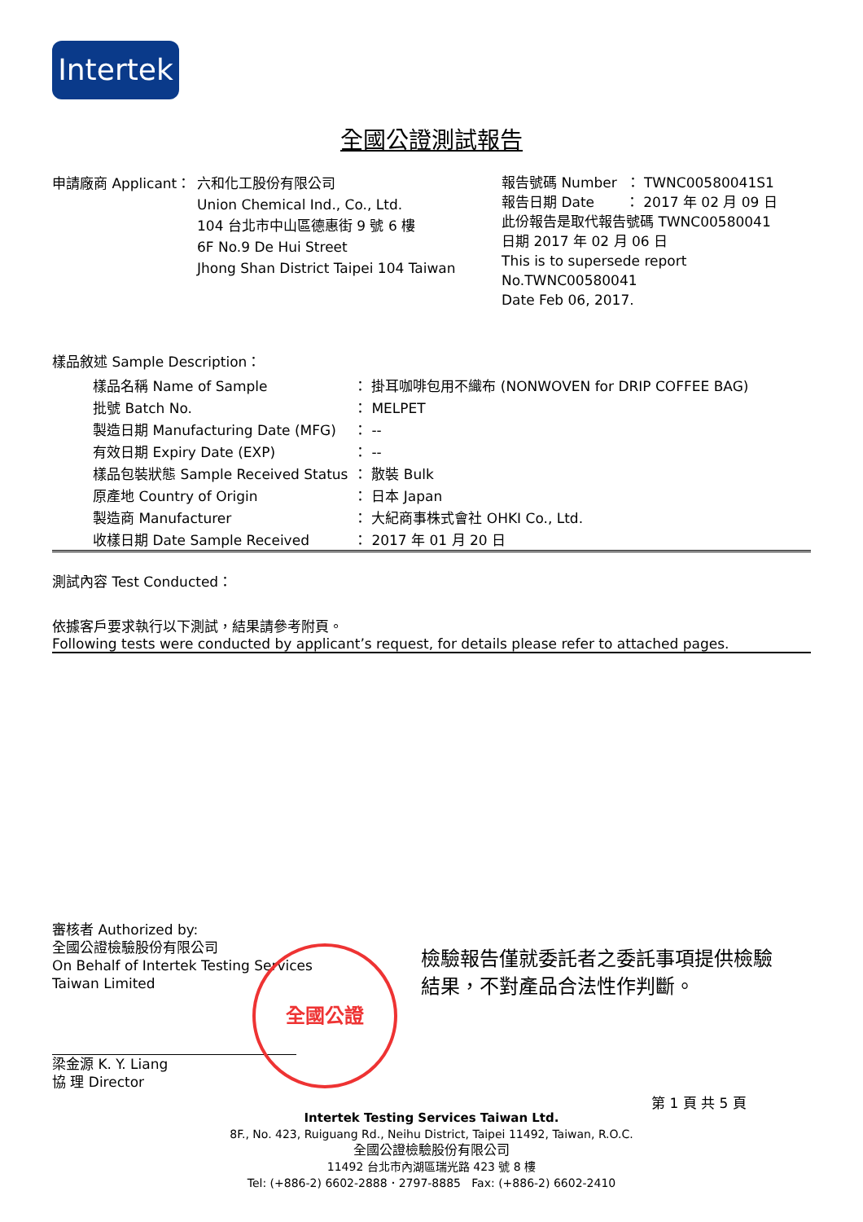Intertek
全國公證測試報告
申請廠商 Applicant：
六和化工股份有限公司
Union Chemical Ind., Co., Ltd.
104 台北市中山區德惠街 9 號 6 樓
6F No.9 De Hui Street
Jhong Shan District Taipei 104 Taiwan
報告號碼 Number ： TWNC00580041S1
報告日期 Date ： 2017 年 02 月 09 日
此份報告是取代報告號碼 TWNC00580041
日期 2017 年 02 月 06 日
This is to supersede report No.TWNC00580041
Date Feb 06, 2017.
樣品敘述 Sample Description：
| 樣品名稱 Name of Sample | ： 掛耳咖啡包用不織布 (NONWOVEN for DRIP COFFEE BAG) |
| 批號 Batch No. | ： MELPET |
| 製造日期 Manufacturing Date (MFG) | ： -- |
| 有效日期 Expiry Date (EXP) | ： -- |
| 樣品包裝狀態 Sample Received Status | ： 散裝 Bulk |
| 原產地 Country of Origin | ： 日本 Japan |
| 製造商 Manufacturer | ： 大紀商事株式會社 OHKI Co., Ltd. |
| 收樣日期 Date Sample Received | ： 2017 年 01 月 20 日 |
測試內容 Test Conducted：
依據客戶要求執行以下測試，結果請參考附頁。
Following tests were conducted by applicant’s request, for details please refer to attached pages.
審核者 Authorized by:
全國公證檢驗股份有限公司
On Behalf of Intertek Testing Services
Taiwan Limited
梁金源 K. Y. Liang
協 理 Director
全國公證
檢驗報告僅就委託者之委託事項提供檢驗
結果，不對產品合法性作判斷。
第 1 頁 共 5 頁
Intertek Testing Services Taiwan Ltd.
8F., No. 423, Ruiguang Rd., Neihu District, Taipei 11492, Taiwan, R.O.C.
全國公證檢驗股份有限公司
11492 台北市內湖區瑞光路 423 號 8 樓
Tel: (+886-2) 6602-2888．2797-8885 Fax: (+886-2) 6602-2410